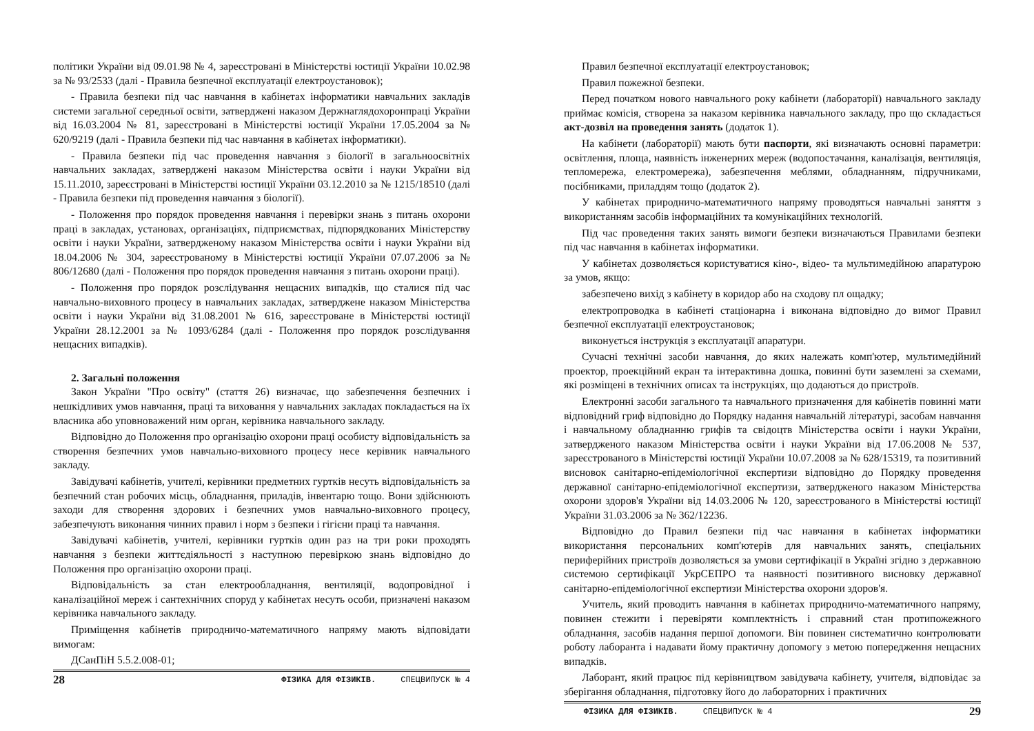політики України від 09.01.98 № 4, зареєстровані в Міністерстві юстиції України 10.02.98 за № 93/2533 (далі - Правила безпечної експлуатації електроустановок);
- Правила безпеки під час навчання в кабінетах інформатики навчальних закладів системи загальної середньої освіти, затверджені наказом Держнаглядохоронпраці України від 16.03.2004 № 81, зареєстровані в Міністерстві юстиції України 17.05.2004 за № 620/9219 (далі - Правила безпеки під час навчання в кабінетах інформатики).
- Правила безпеки під час проведення навчання з біології в загальноосвітніх навчальних закладах, затверджені наказом Міністерства освіти і науки України від 15.11.2010, зареєстровані в Міністерстві юстиції України 03.12.2010 за № 1215/18510 (далі - Правила безпеки під проведення навчання з біології).
- Положення про порядок проведення навчання і перевірки знань з питань охорони праці в закладах, установах, організаціях, підприємствах, підпорядкованих Міністерству освіти і науки України, затвердженому наказом Міністерства освіти і науки України від 18.04.2006 № 304, зареєстрованому в Міністерстві юстиції України 07.07.2006 за № 806/12680 (далі - Положення про порядок проведення навчання з питань охорони праці).
- Положення про порядок розслідування нещасних випадків, що сталися під час навчально-виховного процесу в навчальних закладах, затверджене наказом Міністерства освіти і науки України від 31.08.2001 № 616, зареєстроване в Міністерстві юстиції України 28.12.2001 за № 1093/6284 (далі - Положення про порядок розслідування нещасних випадків).
2. Загальні положення
Закон України "Про освіту" (стаття 26) визначає, що забезпечення безпечних і нешкідливих умов навчання, праці та виховання у навчальних закладах покладається на їх власника або уповноважений ним орган, керівника навчального закладу.
Відповідно до Положення про організацію охорони праці особисту відповідальність за створення безпечних умов навчально-виховного процесу несе керівник навчального закладу.
Завідувачі кабінетів, учителі, керівники предметних гуртків несуть відповідальність за безпечний стан робочих місць, обладнання, приладів, інвентарю тощо. Вони здійснюють заходи для створення здорових і безпечних умов навчально-виховного процесу, забезпечують виконання чинних правил і норм з безпеки і гігієни праці та навчання.
Завідувачі кабінетів, учителі, керівники гуртків один раз на три роки проходять навчання з безпеки життєдіяльності з наступною перевіркою знань відповідно до Положення про організацію охорони праці.
Відповідальність за стан електрообладнання, вентиляції, водопровідної і каналізаційної мереж і сантехнічних споруд у кабінетах несуть особи, призначені наказом керівника навчального закладу.
Приміщення кабінетів природничо-математичного напряму мають відповідати вимогам:
ДСанПіН 5.5.2.008-01;
28 ФІЗИКА ДЛЯ ФІЗИКІВ. СПЕЦВИПУСК № 4
Правил безпечної експлуатації електроустановок;
Правил пожежної безпеки.
Перед початком нового навчального року кабінети (лабораторії) навчального закладу приймає комісія, створена за наказом керівника навчального закладу, про що складається акт-дозвіл на проведення занять (додаток 1).
На кабінети (лабораторії) мають бути паспорти, які визначають основні параметри: освітлення, площа, наявність інженерних мереж (водопостачання, каналізація, вентиляція, тепломережа, електромережа), забезпечення меблями, обладнанням, підручниками, посібниками, приладдям тощо (додаток 2).
У кабінетах природничо-математичного напряму проводяться навчальні заняття з використанням засобів інформаційних та комунікаційних технологій.
Під час проведення таких занять вимоги безпеки визначаються Правилами безпеки під час навчання в кабінетах інформатики.
У кабінетах дозволяється користуватися кіно-, відео- та мультимедійною апаратурою за умов, якщо:
забезпечено вихід з кабінету в коридор або на сходову пл ощадку;
електропроводка в кабінеті стаціонарна і виконана відповідно до вимог Правил безпечної експлуатації електроустановок;
виконується інструкція з експлуатації апаратури.
Сучасні технічні засоби навчання, до яких належать комп'ютер, мультимедійний проектор, проекційний екран та інтерактивна дошка, повинні бути заземлені за схемами, які розміщені в технічних описах та інструкціях, що додаються до пристроїв.
Електронні засоби загального та навчального призначення для кабінетів повинні мати відповідний гриф відповідно до Порядку надання навчальній літературі, засобам навчання і навчальному обладнанню грифів та свідоцтв Міністерства освіти і науки України, затвердженого наказом Міністерства освіти і науки України від 17.06.2008 № 537, зареєстрованого в Міністерстві юстиції України 10.07.2008 за № 628/15319, та позитивний висновок санітарно-епідеміологічної експертизи відповідно до Порядку проведення державної санітарно-епідеміологічної експертизи, затвердженого наказом Міністерства охорони здоров'я України від 14.03.2006 № 120, зареєстрованого в Міністерстві юстиції України 31.03.2006 за № 362/12236.
Відповідно до Правил безпеки під час навчання в кабінетах інформатики використання персональних комп'ютерів для навчальних занять, спеціальних периферійних пристроїв дозволяється за умови сертифікації в Україні згідно з державною системою сертифікації УкрСЕПРО та наявності позитивного висновку державної санітарно-епідеміологічної експертизи Міністерства охорони здоров'я.
Учитель, який проводить навчання в кабінетах природничо-математичного напряму, повинен стежити і перевіряти комплектність і справний стан протипожежного обладнання, засобів надання першої допомоги. Він повинен систематично контролювати роботу лаборанта і надавати йому практичну допомогу з метою попередження нещасних випадків.
Лаборант, який працює під керівництвом завідувача кабінету, учителя, відповідає за зберігання обладнання, підготовку його до лабораторних і практичних
ФІЗИКА ДЛЯ ФІЗИКІВ. СПЕЦВИПУСК № 4 29